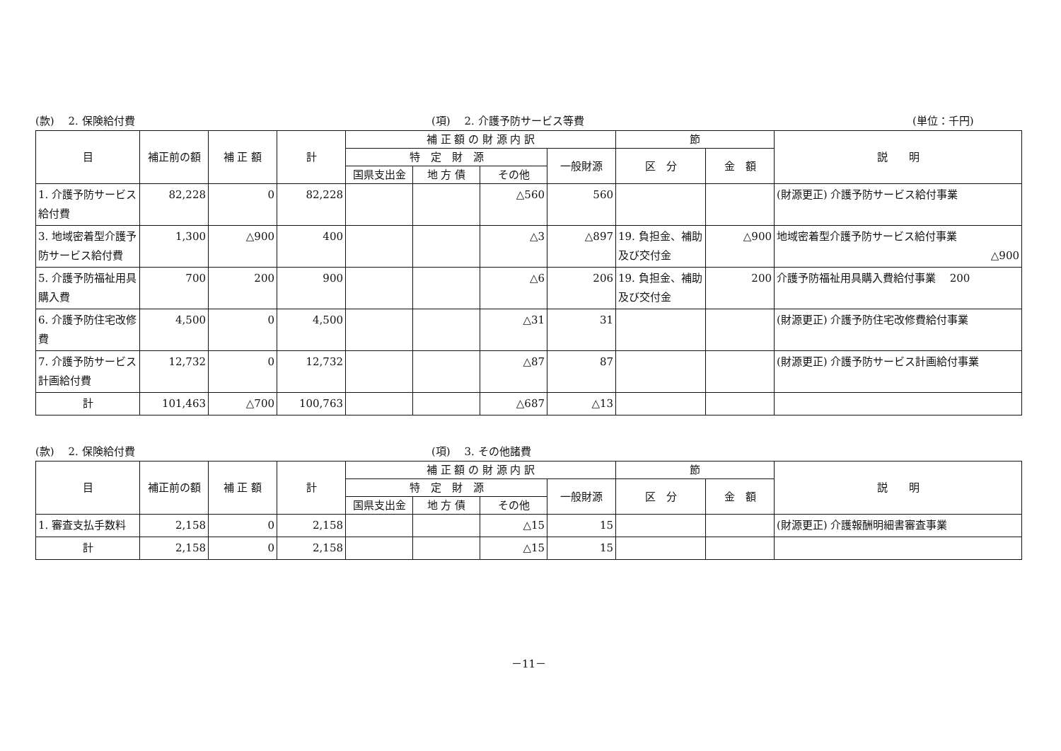(款)　 2. 保険給付費
(項)　 2. 介護予防サービス等費
(単位：千円)
| 目 | 補正前の額 | 補 正 額 | 計 | 補 正 額 の 財 源 内 訳 | | | | 節 | | 説 明 |
| --- | --- | --- | --- | --- | --- | --- | --- | --- | --- | --- |
| | | | | 特 定 財 源 | | | 一般財源 | 区 分 | 金 額 | |
| | | | | 国県支出金 | 地 方 債 | その他 | | | | |
| 1. 介護予防サービス給付費 | 82,228 | 0 | 82,228 | | | △560 | 560 | | | (財源更正) 介護予防サービス給付事業 |
| 3. 地域密着型介護予防サービス給付費 | 1,300 | △900 | 400 | | | △3 | △897 | 19. 負担金、補助及び交付金 | △900 | 地域密着型介護予防サービス給付事業 △900 |
| 5. 介護予防福祉用具購入費 | 700 | 200 | 900 | | | △6 | 206 | 19. 負担金、補助及び交付金 | 200 | 介護予防福祉用具購入費給付事業 200 |
| 6. 介護予防住宅改修費 | 4,500 | 0 | 4,500 | | | △31 | 31 | | | (財源更正) 介護予防住宅改修費給付事業 |
| 7. 介護予防サービス計画給付費 | 12,732 | 0 | 12,732 | | | △87 | 87 | | | (財源更正) 介護予防サービス計画給付事業 |
| 計 | 101,463 | △700 | 100,763 | | | △687 | △13 | | | |
(款)　 2. 保険給付費
(項)　 3. その他諸費
| 目 | 補正前の額 | 補 正 額 | 計 | 補 正 額 の 財 源 内 訳 | | | | 節 | | 説 明 |
| --- | --- | --- | --- | --- | --- | --- | --- | --- | --- | --- |
| | | | | 特 定 財 源 | | | 一般財源 | 区 分 | 金 額 | |
| | | | | 国県支出金 | 地 方 債 | その他 | | | | |
| 1. 審査支払手数料 | 2,158 | 0 | 2,158 | | | △15 | 15 | | | (財源更正) 介護報酬明細書審査事業 |
| 計 | 2,158 | 0 | 2,158 | | | △15 | 15 | | | |
－11－